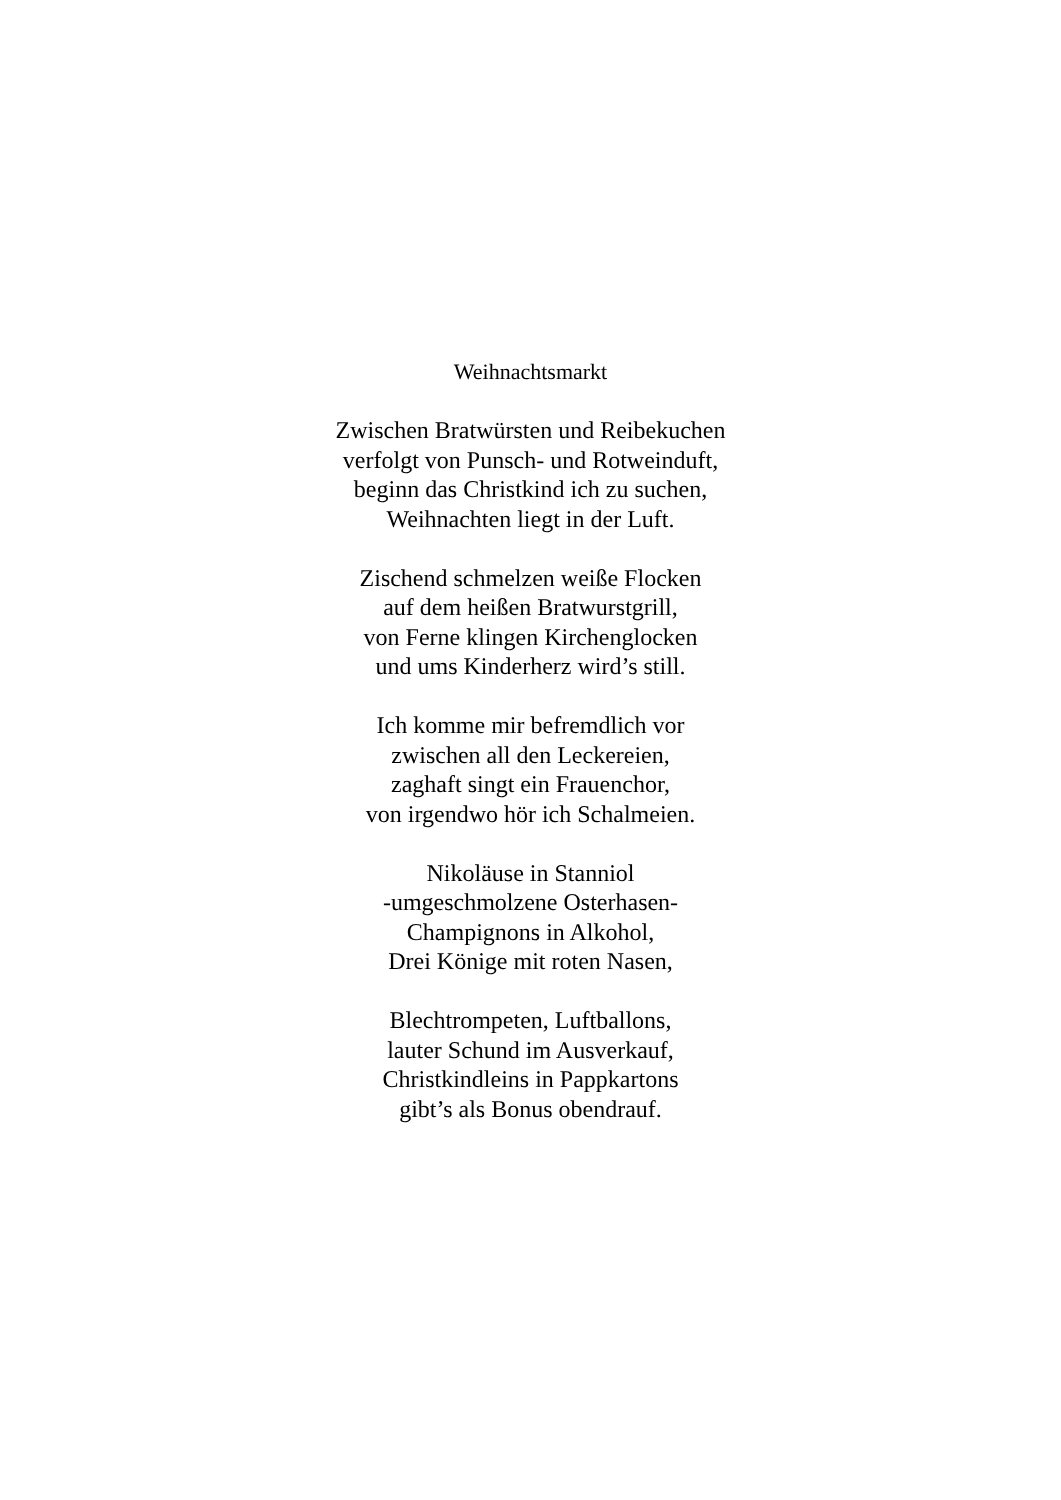Weihnachtsmarkt
Zwischen Bratwürsten und Reibekuchen
verfolgt von Punsch- und Rotweinduft,
beginn das Christkind ich zu suchen,
Weihnachten liegt in der Luft.
Zischend schmelzen weiße Flocken
auf dem heißen Bratwurstgrill,
von Ferne klingen Kirchenglocken
und ums Kinderherz wird’s still.
Ich komme mir befremdlich vor
zwischen all den Leckereien,
zaghaft singt ein Frauenchor,
von irgendwo hör ich Schalmeien.
Nikoläuse in Stanniol
-umgeschmolzene Osterhasen-
Champignons in Alkohol,
Drei Könige mit roten Nasen,
Blechtrompeten, Luftballons,
lauter Schund im Ausverkauf,
Christkindleins in Pappkartons
gibt’s als Bonus obendrauf.